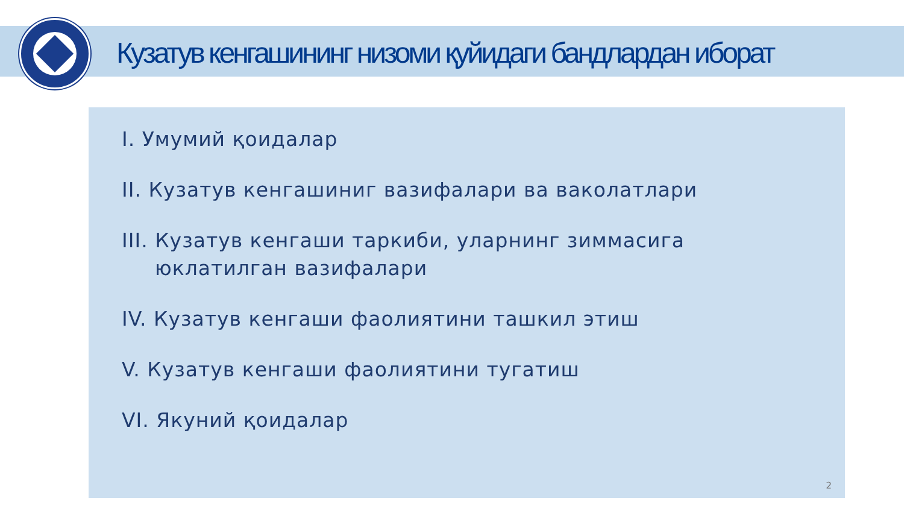Кузатув кенгашининг низоми қуйидаги бандлардан иборат
I. Умумий қоидалар
II. Кузатув кенгашиниг вазифалари ва ваколатлари
III. Кузатув кенгаши таркиби, уларнинг зиммасига юклатилган вазифалари
IV. Кузатув кенгаши фаолиятини ташкил этиш
V. Кузатув кенгаши фаолиятини тугатиш
VI. Якуний қоидалар
2